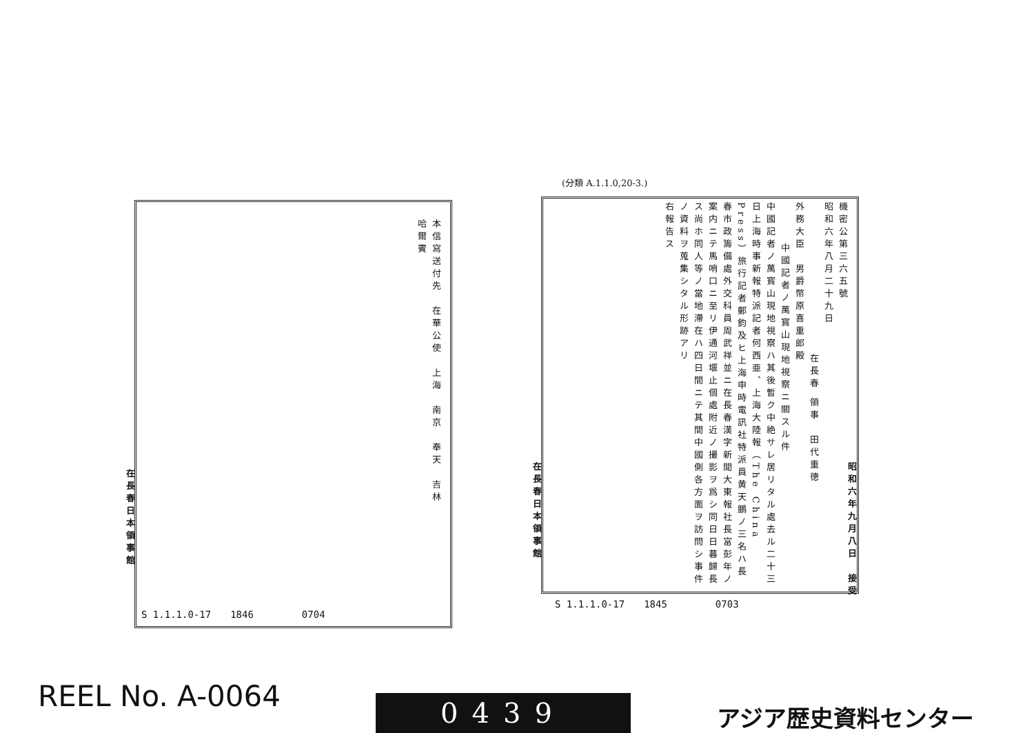本信寫送付先　在華公使　上海　南京　奉天　吉林
哈爾賓
在長春日本領事館
S 1.1.1.0-17　　1846　　　　　0704
(分類 A.1.1.0,20-3.)
機密公第三六五號
昭和六年八月二十九日
在長春 領事　田代重徳
外務大臣　男爵幣原喜重郎殿
中國記者ノ萬寳山現地視察ニ關スル件
中國記者ノ萬寳山現地視察ハ其後暫ク中絶サレ居リタル處去ル二十三日上海時事新報特派記者何西亜、上海大陸報（The China Press）旅行記者鄭鈞及ヒ上海申時電訊社特派員黄天鵬ノ三名ハ長春市政籌備處外交科員周武祥並ニ在長春漢字新聞大東報社長富彭年ノ案内ニテ馬哨口ニ至リ伊通河堰止個處附近ノ撮影ヲ爲シ同日日暮歸長ス尚ホ同人等ノ當地滯在ハ四日間ニテ其間中國側各方面ヲ訪問シ事件ノ資料ヲ蒐集シタル形跡アリ
右報告ス
在長春日本領事館
昭和六年九月八日　接受
S 1.1.1.0-17　　1845　　　　　0703
REEL No. A-0064 0439 アジア歴史資料センター